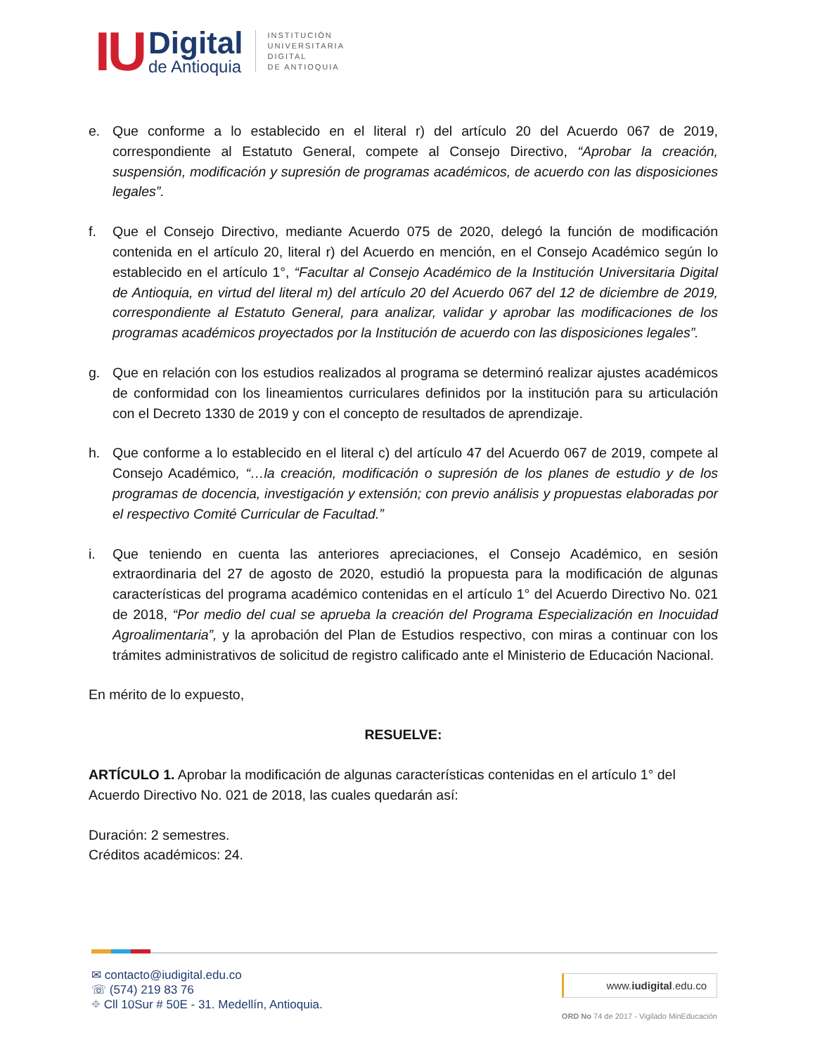IU
Digital
de Antioquia
INSTITUCIÓN
UNIVERSITARIA
DIGITAL
DE ANTIOQUIA
e. Que conforme a lo establecido en el literal r) del artículo 20 del Acuerdo 067 de 2019, correspondiente al Estatuto General, compete al Consejo Directivo, “Aprobar la creación, suspensión, modificación y supresión de programas académicos, de acuerdo con las disposiciones legales”.
f. Que el Consejo Directivo, mediante Acuerdo 075 de 2020, delegó la función de modificación contenida en el artículo 20, literal r) del Acuerdo en mención, en el Consejo Académico según lo establecido en el artículo 1°, “Facultar al Consejo Académico de la Institución Universitaria Digital de Antioquia, en virtud del literal m) del artículo 20 del Acuerdo 067 del 12 de diciembre de 2019, correspondiente al Estatuto General, para analizar, validar y aprobar las modificaciones de los programas académicos proyectados por la Institución de acuerdo con las disposiciones legales”.
g. Que en relación con los estudios realizados al programa se determinó realizar ajustes académicos de conformidad con los lineamientos curriculares definidos por la institución para su articulación con el Decreto 1330 de 2019 y con el concepto de resultados de aprendizaje.
h. Que conforme a lo establecido en el literal c) del artículo 47 del Acuerdo 067 de 2019, compete al Consejo Académico, “…la creación, modificación o supresión de los planes de estudio y de los programas de docencia, investigación y extensión; con previo análisis y propuestas elaboradas por el respectivo Comité Curricular de Facultad.”
i. Que teniendo en cuenta las anteriores apreciaciones, el Consejo Académico, en sesión extraordinaria del 27 de agosto de 2020, estudió la propuesta para la modificación de algunas características del programa académico contenidas en el artículo 1° del Acuerdo Directivo No. 021 de 2018, “Por medio del cual se aprueba la creación del Programa Especialización en Inocuidad Agroalimentaria”, y la aprobación del Plan de Estudios respectivo, con miras a continuar con los trámites administrativos de solicitud de registro calificado ante el Ministerio de Educación Nacional.
En mérito de lo expuesto,
RESUELVE:
ARTÍCULO 1. Aprobar la modificación de algunas características contenidas en el artículo 1° del Acuerdo Directivo No. 021 de 2018, las cuales quedarán así:
Duración: 2 semestres.
Créditos académicos: 24.
✉ contacto@iudigital.edu.co
☏ (574) 219 83 76
⌖ Cll 10Sur # 50E - 31. Medellín, Antioquia.
www.iudigital.edu.co
ORD No 74 de 2017 - Vigilado MinEducación